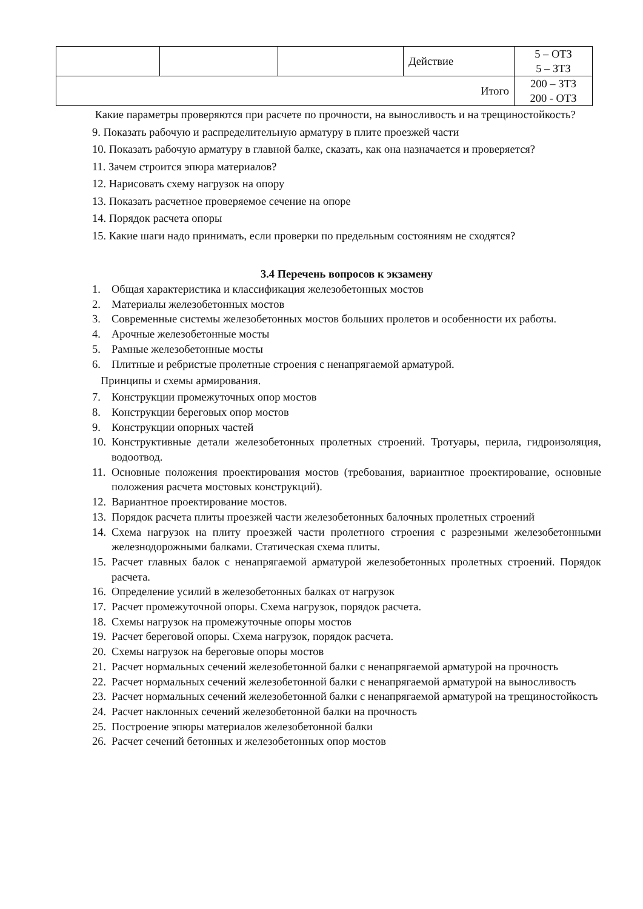| | | | Действие | 5 – ОТЗ 5 – ЗТЗ |
| Итого | | | | 200 – ЗТЗ 200 - ОТЗ |
Какие параметры проверяются при расчете по прочности, на выносливость и на трещиностойкость?
9. Показать рабочую и распределительную арматуру в плите проезжей части
10. Показать рабочую арматуру в главной балке, сказать, как она назначается и проверяется?
11. Зачем строится эпюра материалов?
12. Нарисовать схему нагрузок на опору
13. Показать расчетное проверяемое сечение на опоре
14. Порядок расчета опоры
15. Какие шаги надо принимать, если проверки по предельным состояниям не сходятся?
3.4 Перечень вопросов к экзамену
1. Общая характеристика и классификация железобетонных мостов
2. Материалы железобетонных мостов
3. Современные системы железобетонных мостов больших пролетов и особенности их работы.
4. Арочные железобетонные мосты
5. Рамные железобетонные мосты
6. Плитные и ребристые пролетные строения с ненапрягаемой арматурой.
Принципы и схемы армирования.
7. Конструкции промежуточных опор мостов
8. Конструкции береговых опор мостов
9. Конструкции опорных частей
10. Конструктивные детали железобетонных пролетных строений. Тротуары, перила, гидроизоляция, водоотвод.
11. Основные положения проектирования мостов (требования, вариантное проектирование, основные положения расчета мостовых конструкций).
12. Вариантное проектирование мостов.
13. Порядок расчета плиты проезжей части железобетонных балочных пролетных строений
14. Схема нагрузок на плиту проезжей части пролетного строения с разрезными железобетонными железнодорожными балками. Статическая схема плиты.
15. Расчет главных балок с ненапрягаемой арматурой железобетонных пролетных строений. Порядок расчета.
16. Определение усилий в железобетонных балках от нагрузок
17. Расчет промежуточной опоры. Схема нагрузок, порядок расчета.
18. Схемы нагрузок на промежуточные опоры мостов
19. Расчет береговой опоры. Схема нагрузок, порядок расчета.
20. Схемы нагрузок на береговые опоры мостов
21. Расчет нормальных сечений железобетонной балки с ненапрягаемой арматурой на прочность
22. Расчет нормальных сечений железобетонной балки с ненапрягаемой арматурой на выносливость
23. Расчет нормальных сечений железобетонной балки с ненапрягаемой арматурой на трещиностойкость
24. Расчет наклонных сечений железобетонной балки на прочность
25. Построение эпюры материалов железобетонной балки
26. Расчет сечений бетонных и железобетонных опор мостов